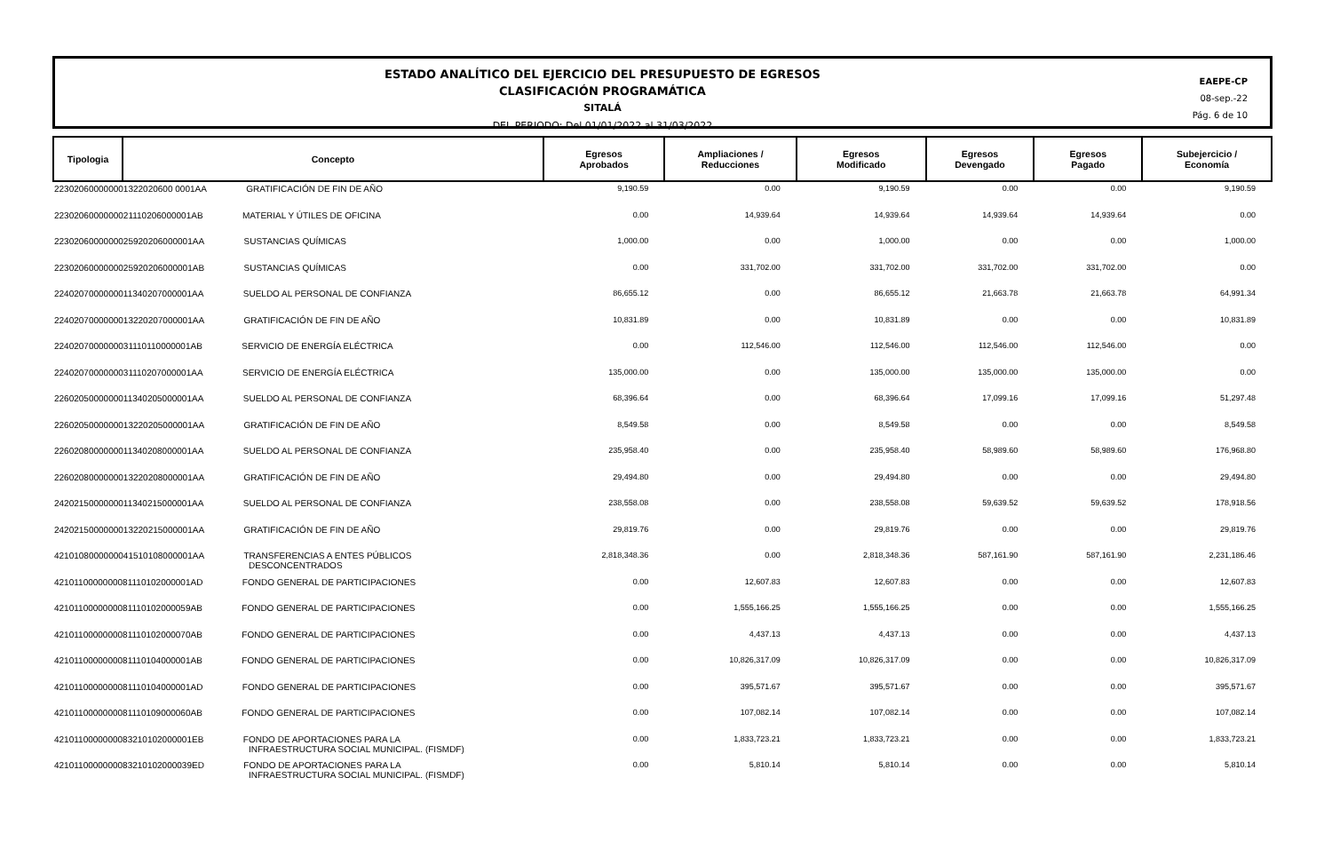ESTADO ANALÍTICO DEL EJERCICIO DEL PRESUPUESTO DE EGRESOS
CLASIFICACIÓN PROGRAMÁTICA
SITALÁ
DEL PERIODO: Del 01/01/2022 al 31/03/2022
EAEPE-CP
08-sep.-22
Pág. 6 de 10
| Tipologia | Concepto | Egresos Aprobados | Ampliaciones / Reducciones | Egresos Modificado | Egresos Devengado | Egresos Pagado | Subejercicio / Economía |
| --- | --- | --- | --- | --- | --- | --- | --- |
| 223020600000001322020600 0001AA GRATIFICACIÓN DE FIN DE AÑO | | 9,190.59 | 0.00 | 9,190.59 | 0.00 | 0.00 | 9,190.59 |
| 2230206000000021110206000001AB MATERIAL Y ÚTILES DE OFICINA | | 0.00 | 14,939.64 | 14,939.64 | 14,939.64 | 14,939.64 | 0.00 |
| 2230206000000025920206000001AA SUSTANCIAS QUÍMICAS | | 1,000.00 | 0.00 | 1,000.00 | 0.00 | 0.00 | 1,000.00 |
| 2230206000000025920206000001AB SUSTANCIAS QUÍMICAS | | 0.00 | 331,702.00 | 331,702.00 | 331,702.00 | 331,702.00 | 0.00 |
| 2240207000000011340207000001AA SUELDO AL PERSONAL DE CONFIANZA | | 86,655.12 | 0.00 | 86,655.12 | 21,663.78 | 21,663.78 | 64,991.34 |
| 2240207000000013220207000001AA GRATIFICACIÓN DE FIN DE AÑO | | 10,831.89 | 0.00 | 10,831.89 | 0.00 | 0.00 | 10,831.89 |
| 2240207000000031110110000001AB SERVICIO DE ENERGÍA ELÉCTRICA | | 0.00 | 112,546.00 | 112,546.00 | 112,546.00 | 112,546.00 | 0.00 |
| 2240207000000031110207000001AA SERVICIO DE ENERGÍA ELÉCTRICA | | 135,000.00 | 0.00 | 135,000.00 | 135,000.00 | 135,000.00 | 0.00 |
| 2260205000000011340205000001AA SUELDO AL PERSONAL DE CONFIANZA | | 68,396.64 | 0.00 | 68,396.64 | 17,099.16 | 17,099.16 | 51,297.48 |
| 2260205000000013220205000001AA GRATIFICACIÓN DE FIN DE AÑO | | 8,549.58 | 0.00 | 8,549.58 | 0.00 | 0.00 | 8,549.58 |
| 2260208000000011340208000001AA SUELDO AL PERSONAL DE CONFIANZA | | 235,958.40 | 0.00 | 235,958.40 | 58,989.60 | 58,989.60 | 176,968.80 |
| 2260208000000013220208000001AA GRATIFICACIÓN DE FIN DE AÑO | | 29,494.80 | 0.00 | 29,494.80 | 0.00 | 0.00 | 29,494.80 |
| 2420215000000011340215000001AA SUELDO AL PERSONAL DE CONFIANZA | | 238,558.08 | 0.00 | 238,558.08 | 59,639.52 | 59,639.52 | 178,918.56 |
| 2420215000000013220215000001AA GRATIFICACIÓN DE FIN DE AÑO | | 29,819.76 | 0.00 | 29,819.76 | 0.00 | 0.00 | 29,819.76 |
| 4210108000000041510108000001AA TRANSFERENCIAS A ENTES PÚBLICOS DESCONCENTRADOS | | 2,818,348.36 | 0.00 | 2,818,348.36 | 587,161.90 | 587,161.90 | 2,231,186.46 |
| 4210110000000081110102000001AD FONDO GENERAL DE PARTICIPACIONES | | 0.00 | 12,607.83 | 12,607.83 | 0.00 | 0.00 | 12,607.83 |
| 4210110000000081110102000059AB FONDO GENERAL DE PARTICIPACIONES | | 0.00 | 1,555,166.25 | 1,555,166.25 | 0.00 | 0.00 | 1,555,166.25 |
| 4210110000000081110102000070AB FONDO GENERAL DE PARTICIPACIONES | | 0.00 | 4,437.13 | 4,437.13 | 0.00 | 0.00 | 4,437.13 |
| 4210110000000081110104000001AB FONDO GENERAL DE PARTICIPACIONES | | 0.00 | 10,826,317.09 | 10,826,317.09 | 0.00 | 0.00 | 10,826,317.09 |
| 4210110000000081110104000001AD FONDO GENERAL DE PARTICIPACIONES | | 0.00 | 395,571.67 | 395,571.67 | 0.00 | 0.00 | 395,571.67 |
| 4210110000000081110109000060AB FONDO GENERAL DE PARTICIPACIONES | | 0.00 | 107,082.14 | 107,082.14 | 0.00 | 0.00 | 107,082.14 |
| 4210110000000083210102000001EB FONDO DE APORTACIONES PARA LA INFRAESTRUCTURA SOCIAL MUNICIPAL. (FISMDF) | | 0.00 | 1,833,723.21 | 1,833,723.21 | 0.00 | 0.00 | 1,833,723.21 |
| 4210110000000083210102000039ED FONDO DE APORTACIONES PARA LA INFRAESTRUCTURA SOCIAL MUNICIPAL. (FISMDF) | | 0.00 | 5,810.14 | 5,810.14 | 0.00 | 0.00 | 5,810.14 |